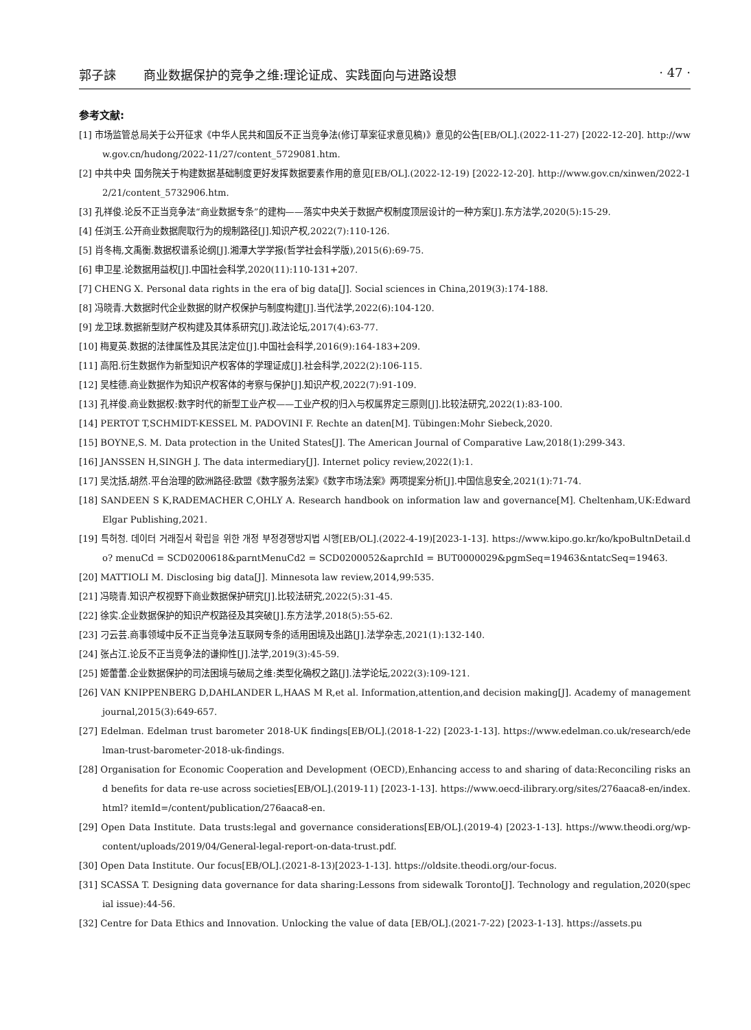郭子誺 商业数据保护的竞争之维:理论证成、实践面向与进路设想
· 47 ·
参考文献:
[1] 市场监管总局关于公开征求《中华人民共和国反不正当竞争法(修订草案征求意见稿)》意见的公告[EB/OL].(2022-11-27) [2022-12-20]. http://www.gov.cn/hudong/2022-11/27/content_5729081.htm.
[2] 中共中央 国务院关于构建数据基础制度更好发挥数据要素作用的意见[EB/OL].(2022-12-19) [2022-12-20]. http://www.gov.cn/xinwen/2022-12/21/content_5732906.htm.
[3] 孔祥俊.论反不正当竞争法“商业数据专条”的建构——落实中央关于数据产权制度顶层设计的一种方案[J].东方法学,2020(5):15-29.
[4] 任浏玉.公开商业数据爬取行为的规制路径[J].知识产权,2022(7):110-126.
[5] 肖冬梅,文禹衡.数据权谱系论纲[J].湘潭大学学报(哲学社会科学版),2015(6):69-75.
[6] 申卫星.论数据用益权[J].中国社会科学,2020(11):110-131+207.
[7] CHENG X. Personal data rights in the era of big data[J]. Social sciences in China,2019(3):174-188.
[8] 冯晓青.大数据时代企业数据的财产权保护与制度构建[J].当代法学,2022(6):104-120.
[9] 龙卫球.数据新型财产权构建及其体系研究[J].政法论坛,2017(4):63-77.
[10] 梅夏英.数据的法律属性及其民法定位[J].中国社会科学,2016(9):164-183+209.
[11] 高阳.衍生数据作为新型知识产权客体的学理证成[J].社会科学,2022(2):106-115.
[12] 吴桂德.商业数据作为知识产权客体的考察与保护[J].知识产权,2022(7):91-109.
[13] 孔祥俊.商业数据权:数字时代的新型工业产权——工业产权的归入与权属界定三原则[J].比较法研究,2022(1):83-100.
[14] PERTOT T,SCHMIDT-KESSEL M. PADOVINI F. Rechte an daten[M]. Tübingen:Mohr Siebeck,2020.
[15] BOYNE,S. M. Data protection in the United States[J]. The American Journal of Comparative Law,2018(1):299-343.
[16] JANSSEN H,SINGH J. The data intermediary[J]. Internet policy review,2022(1):1.
[17] 吴沈括,胡然.平台治理的欧洲路径:欧盟《数字服务法案》《数字市场法案》两项提案分析[J].中国信息安全,2021(1):71-74.
[18] SANDEEN S K,RADEMACHER C,OHLY A. Research handbook on information law and governance[M]. Cheltenham,UK:Edward Elgar Publishing,2021.
[19] 특허청. 데이터 거래질서 확립을 위한 개정 부정경쟁방지법 시행[EB/OL].(2022-4-19)[2023-1-13]. https://www.kipo.go.kr/ko/kpoBultnDetail.do? menuCd = SCD0200618&parntMenuCd2 = SCD0200052&aprchId = BUT0000029&pgmSeq=19463&ntatcSeq=19463.
[20] MATTIOLI M. Disclosing big data[J]. Minnesota law review,2014,99:535.
[21] 冯晓青.知识产权视野下商业数据保护研究[J].比较法研究,2022(5):31-45.
[22] 徐实.企业数据保护的知识产权路径及其突破[J].东方法学,2018(5):55-62.
[23] 刁云芸.商事领域中反不正当竞争法互联网专条的适用困境及出路[J].法学杂志,2021(1):132-140.
[24] 张占江.论反不正当竞争法的谦抑性[J].法学,2019(3):45-59.
[25] 姬蕾蕾.企业数据保护的司法困境与破局之维:类型化确权之路[J].法学论坛,2022(3):109-121.
[26] VAN KNIPPENBERG D,DAHLANDER L,HAAS M R,et al. Information,attention,and decision making[J]. Academy of management journal,2015(3):649-657.
[27] Edelman. Edelman trust barometer 2018-UK findings[EB/OL].(2018-1-22) [2023-1-13]. https://www.edelman.co.uk/research/edelman-trust-barometer-2018-uk-findings.
[28] Organisation for Economic Cooperation and Development (OECD),Enhancing access to and sharing of data:Reconciling risks and benefits for data re-use across societies[EB/OL].(2019-11) [2023-1-13]. https://www.oecd-ilibrary.org/sites/276aaca8-en/index.html? itemId=/content/publication/276aaca8-en.
[29] Open Data Institute. Data trusts:legal and governance considerations[EB/OL].(2019-4) [2023-1-13]. https://www.theodi.org/wp-content/uploads/2019/04/General-legal-report-on-data-trust.pdf.
[30] Open Data Institute. Our focus[EB/OL].(2021-8-13)[2023-1-13]. https://oldsite.theodi.org/our-focus.
[31] SCASSA T. Designing data governance for data sharing:Lessons from sidewalk Toronto[J]. Technology and regulation,2020(special issue):44-56.
[32] Centre for Data Ethics and Innovation. Unlocking the value of data [EB/OL].(2021-7-22) [2023-1-13]. https://assets.pu